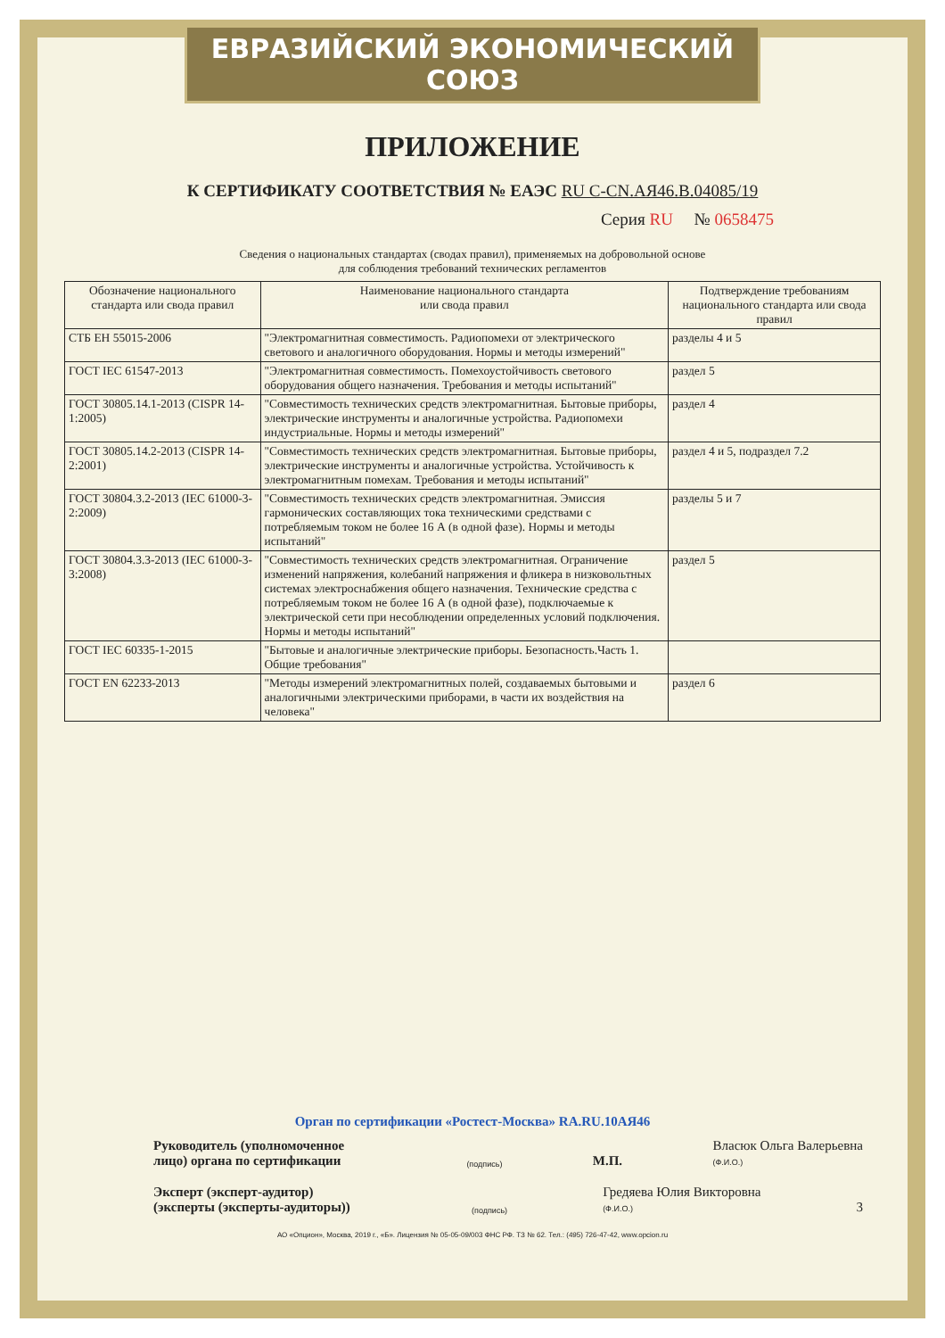ЕВРАЗИЙСКИЙ ЭКОНОМИЧЕСКИЙ СОЮЗ
ПРИЛОЖЕНИЕ
К СЕРТИФИКАТУ СООТВЕТСТВИЯ № ЕАЭС RU С-CN.АЯ46.В.04085/19
Серия RU № 0658475
Сведения о национальных стандартах (сводах правил), применяемых на добровольной основе
для соблюдения требований технических регламентов
| Обозначение национального стандарта или свода правил | Наименование национального стандарта или свода правил | Подтверждение требованиям национального стандарта или свода правил |
| --- | --- | --- |
| СТБ ЕН 55015-2006 | "Электромагнитная совместимость. Радиопомехи от электрического светового и аналогичного оборудования. Нормы и методы измерений" | разделы 4 и 5 |
| ГОСТ IEC 61547-2013 | "Электромагнитная совместимость. Помехоустойчивость светового оборудования общего назначения. Требования и методы испытаний" | раздел 5 |
| ГОСТ 30805.14.1-2013 (CISPR 14-1:2005) | "Совместимость технических средств электромагнитная. Бытовые приборы, электрические инструменты и аналогичные устройства. Радиопомехи индустриальные. Нормы и методы измерений" | раздел 4 |
| ГОСТ 30805.14.2-2013 (CISPR 14-2:2001) | "Совместимость технических средств электромагнитная. Бытовые приборы, электрические инструменты и аналогичные устройства. Устойчивость к электромагнитным помехам. Требования и методы испытаний" | раздел 4 и 5, подраздел 7.2 |
| ГОСТ 30804.3.2-2013 (IEC 61000-3-2:2009) | "Совместимость технических средств электромагнитная. Эмиссия гармонических составляющих тока техническими средствами с потребляемым током не более 16 А (в одной фазе). Нормы и методы испытаний" | разделы 5 и 7 |
| ГОСТ 30804.3.3-2013 (IEC 61000-3-3:2008) | "Совместимость технических средств электромагнитная. Ограничение изменений напряжения, колебаний напряжения и фликера в низковольтных системах электроснабжения общего назначения. Технические средства с потребляемым током не более 16 А (в одной фазе), подключаемые к электрической сети при несоблюдении определенных условий подключения. Нормы и методы испытаний" | раздел 5 |
| ГОСТ IEC 60335-1-2015 | "Бытовые и аналогичные электрические приборы. Безопасность.Часть 1. Общие требования" | |
| ГОСТ EN 62233-2013 | "Методы измерений электромагнитных полей, создаваемых бытовыми и аналогичными электрическими приборами, в части их воздействия на человека" | раздел 6 |
Орган по сертификации «Ростест-Москва» RA.RU.10АЯ46
Руководитель (уполномоченное лицо) органа по сертификации (подпись) М.П. Власюк Ольга Валерьевна
(Ф.И.О.)
Эксперт (эксперт-аудитор) (эксперты (эксперты-аудиторы)) (подпись) Гредяева Юлия Викторовна
(Ф.И.О.) 3
АО «Опцион», Москва, 2019 г., «Б». Лицензия № 05-05-09/003 ФНС РФ. ТЗ № 62. Тел.: (495) 726-47-42, www.opcion.ru